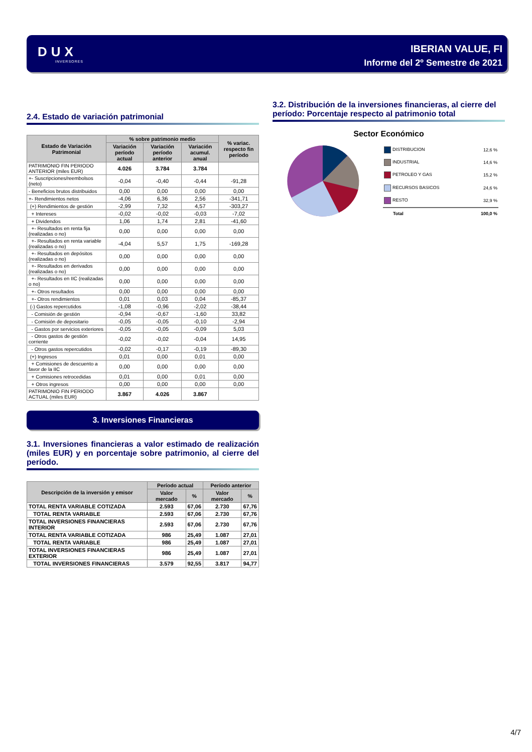DUX
INVERSORES
IBERIAN VALUE, FI
Informe del 2º Semestre de 2021
2.4. Estado de variación patrimonial
| Estado de Variación Patrimonial | % sobre patrimonio medio | | | % variac. respecto fin período |
| --- | --- | --- | --- | --- |
| | Variación período actual | Variación período anterior | Variación acumul. anual | |
| PATRIMONIO FIN PERIODO ANTERIOR (miles EUR) | 4.026 | 3.784 | 3.784 | |
| +- Suscripciones/reembolsos (neto) | -0,04 | -0,40 | -0,44 | -91,28 |
| - Beneficios brutos distribuidos | 0,00 | 0,00 | 0,00 | 0,00 |
| +- Rendimientos netos | -4,06 | 6,36 | 2,56 | -341,71 |
| (+) Rendimientos de gestión | -2,99 | 7,32 | 4,57 | -303,27 |
| + Intereses | -0,02 | -0,02 | -0,03 | -7,02 |
| + Dividendos | 1,06 | 1,74 | 2,81 | -41,60 |
| +- Resultados en renta fija (realizadas o no) | 0,00 | 0,00 | 0,00 | 0,00 |
| +- Resultados en renta variable (realizadas o no) | -4,04 | 5,57 | 1,75 | -169,28 |
| +- Resultados en depósitos (realizadas o no) | 0,00 | 0,00 | 0,00 | 0,00 |
| +- Resultados en derivados (realizadas o no) | 0,00 | 0,00 | 0,00 | 0,00 |
| +- Resultados en IIC (realizadas o no) | 0,00 | 0,00 | 0,00 | 0,00 |
| +- Otros resultados | 0,00 | 0,00 | 0,00 | 0,00 |
| +- Otros rendimientos | 0,01 | 0,03 | 0,04 | -85,37 |
| (-) Gastos repercutidos | -1,08 | -0,96 | -2,02 | -38,44 |
| - Comisión de gestión | -0,94 | -0,67 | -1,60 | 33,82 |
| - Comisión de depositario | -0,05 | -0,05 | -0,10 | -2,94 |
| - Gastos por servicios exteriores | -0,05 | -0,05 | -0,09 | 5,03 |
| - Otros gastos de gestión corriente | -0,02 | -0,02 | -0,04 | 14,95 |
| - Otros gastos repercutidos | -0,02 | -0,17 | -0,19 | -89,30 |
| (+) Ingresos | 0,01 | 0,00 | 0,01 | 0,00 |
| + Comisiones de descuento a favor de la IIC | 0,00 | 0,00 | 0,00 | 0,00 |
| + Comisiones retrocedidas | 0,01 | 0,00 | 0,01 | 0,00 |
| + Otros ingresos | 0,00 | 0,00 | 0,00 | 0,00 |
| PATRIMONIO FIN PERIODO ACTUAL (miles EUR) | 3.867 | 4.026 | 3.867 | |
3. Inversiones Financieras
3.1. Inversiones financieras a valor estimado de realización (miles EUR) y en porcentaje sobre patrimonio, al cierre del período.
| Descripción de la inversión y emisor | Período actual | | Período anterior | |
| --- | --- | --- | --- | --- |
| | Valor mercado | % | Valor mercado | % |
| TOTAL RENTA VARIABLE COTIZADA | 2.593 | 67,06 | 2.730 | 67,76 |
| TOTAL RENTA VARIABLE | 2.593 | 67,06 | 2.730 | 67,76 |
| TOTAL INVERSIONES FINANCIERAS INTERIOR | 2.593 | 67,06 | 2.730 | 67,76 |
| TOTAL RENTA VARIABLE COTIZADA | 986 | 25,49 | 1.087 | 27,01 |
| TOTAL RENTA VARIABLE | 986 | 25,49 | 1.087 | 27,01 |
| TOTAL INVERSIONES FINANCIERAS EXTERIOR | 986 | 25,49 | 1.087 | 27,01 |
| TOTAL INVERSIONES FINANCIERAS | 3.579 | 92,55 | 3.817 | 94,77 |
3.2. Distribución de la inversiones financieras, al cierre del período: Porcentaje respecto al patrimonio total
Sector Económico
| DISTRIBUCION | 12,6 % |
| INDUSTRIAL | 14,6 % |
| PETROLEO Y GAS | 15,2 % |
| RECURSOS BASICOS | 24,6 % |
| RESTO | 32,9 % |
| Total | 100,0 % |
4/7